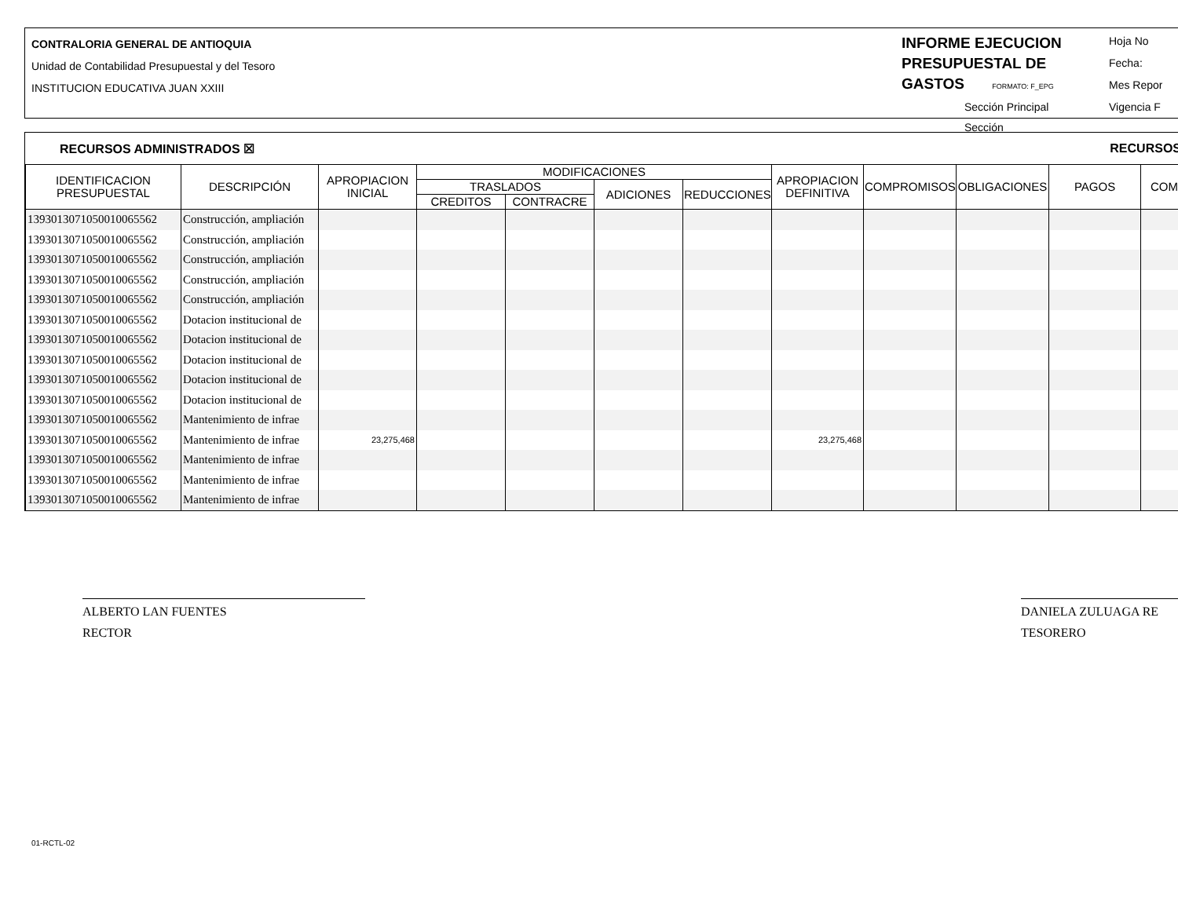CONTRALORIA GENERAL DE ANTIOQUIA
Unidad de Contabilidad Presupuestal y del Tesoro
INSTITUCION EDUCATIVA JUAN XXIII
INFORME EJECUCION PRESUPUESTAL DE GASTOS FORMATO: F_EPG
Sección Principal
Sección
Hoja No
Fecha:
Mes Repor
Vigencia F
RECURSOS ADMINISTRADOS ☒ RECURSOS
| IDENTIFICACION PRESUPUESTAL | DESCRIPCIÓN | APROPIACION INICIAL | MODIFICACIONES | | | | APROPIACION DEFINITIVA | COMPROMISOS | OBLIGACIONES | PAGOS | COM |
| --- | --- | --- | --- | --- | --- | --- | --- | --- | --- | --- | --- |
| | | | TRASLADOS | | ADICIONES | REDUCCIONES | | | | | |
| | | | CREDITOS | CONTRACRE | | | | | | | |
| 1393013071050010065562 | Construcción, ampliación | | | | | | | | | | |
| 1393013071050010065562 | Construcción, ampliación | | | | | | | | | | |
| 1393013071050010065562 | Construcción, ampliación | | | | | | | | | | |
| 1393013071050010065562 | Construcción, ampliación | | | | | | | | | | |
| 1393013071050010065562 | Construcción, ampliación | | | | | | | | | | |
| 1393013071050010065562 | Dotacion institucional de | | | | | | | | | | |
| 1393013071050010065562 | Dotacion institucional de | | | | | | | | | | |
| 1393013071050010065562 | Dotacion institucional de | | | | | | | | | | |
| 1393013071050010065562 | Dotacion institucional de | | | | | | | | | | |
| 1393013071050010065562 | Dotacion institucional de | | | | | | | | | | |
| 1393013071050010065562 | Mantenimiento de infrae | | | | | | | | | | |
| 1393013071050010065562 | Mantenimiento de infrae | 23,275,468 | | | | | 23,275,468 | | | | |
| 1393013071050010065562 | Mantenimiento de infrae | | | | | | | | | | |
| 1393013071050010065562 | Mantenimiento de infrae | | | | | | | | | | |
| 1393013071050010065562 | Mantenimiento de infrae | | | | | | | | | | |
ALBERTO LAN FUENTES
RECTOR
DANIELA ZULUAGA RE
TESORERO
01-RCTL-02